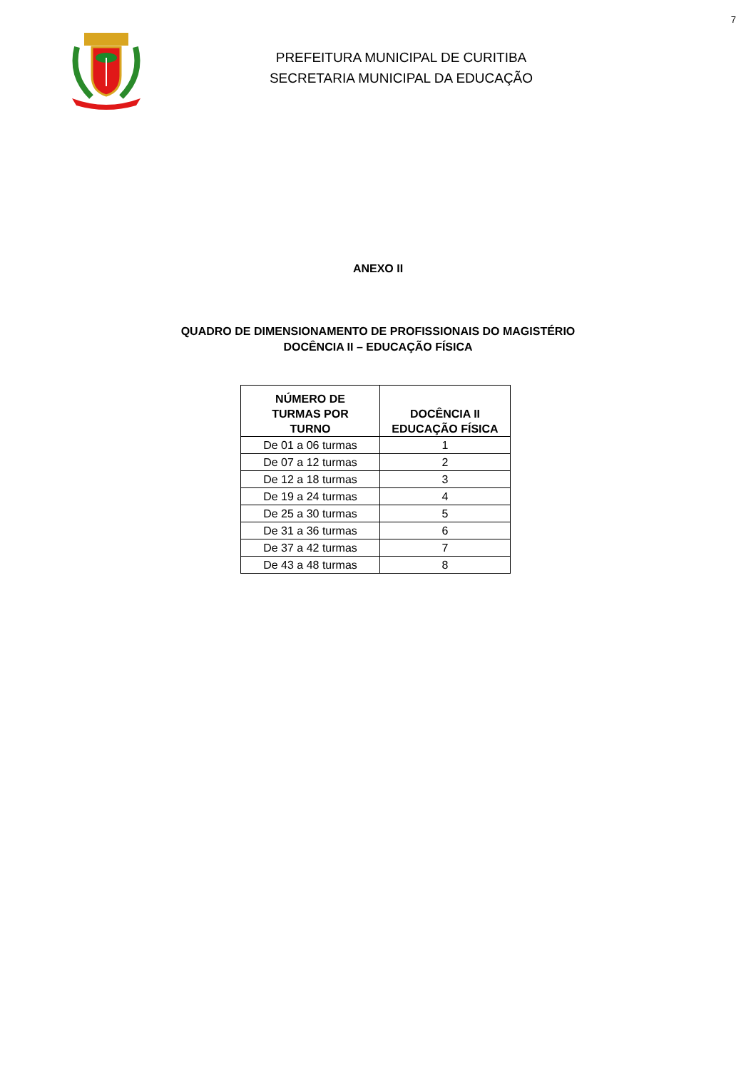7
PREFEITURA MUNICIPAL DE CURITIBA
SECRETARIA MUNICIPAL DA EDUCAÇÃO
ANEXO II
QUADRO DE DIMENSIONAMENTO DE PROFISSIONAIS DO MAGISTÉRIO
DOCÊNCIA II – EDUCAÇÃO FÍSICA
| NÚMERO DE TURMAS POR TURNO | DOCÊNCIA II EDUCAÇÃO FÍSICA |
| --- | --- |
| De 01 a 06 turmas | 1 |
| De 07 a 12 turmas | 2 |
| De 12 a 18 turmas | 3 |
| De 19 a 24 turmas | 4 |
| De 25 a 30 turmas | 5 |
| De 31 a 36 turmas | 6 |
| De 37 a 42 turmas | 7 |
| De 43 a 48 turmas | 8 |